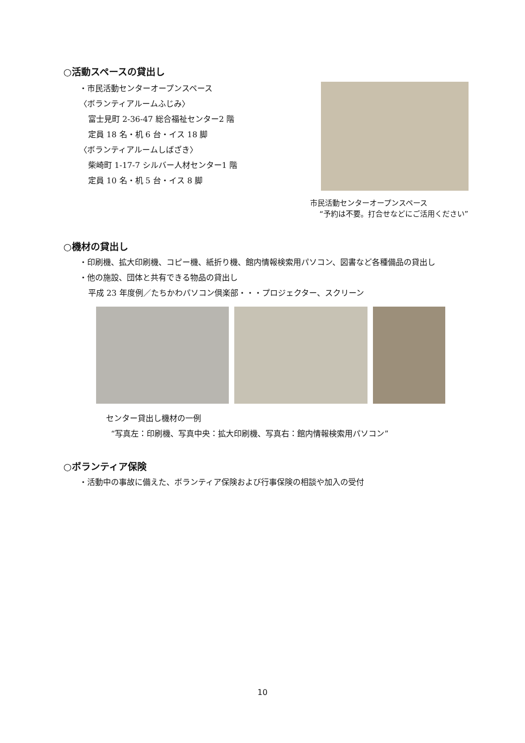○活動スペースの貸出し
・市民活動センターオープンスペース
〈ボランティアルームふじみ〉
富士見町 2-36-47 総合福祉センター2 階
定員 18 名・机 6 台・イス 18 脚
〈ボランティアルームしばざき〉
柴崎町 1-17-7 シルバー人材センター1 階
定員 10 名・机 5 台・イス 8 脚
市民活動センターオープンスペース
“予約は不要。打合せなどにご活用ください”
○機材の貸出し
・印刷機、拡大印刷機、コピー機、紙折り機、館内情報検索用パソコン、図書など各種備品の貸出し
・他の施設、団体と共有できる物品の貸出し
平成 23 年度例／たちかわパソコン倶楽部・・・プロジェクター、スクリーン
センター貸出し機材の一例
“写真左：印刷機、写真中央：拡大印刷機、写真右：館内情報検索用パソコン”
○ボランティア保険
・活動中の事故に備えた、ボランティア保険および行事保険の相談や加入の受付
10